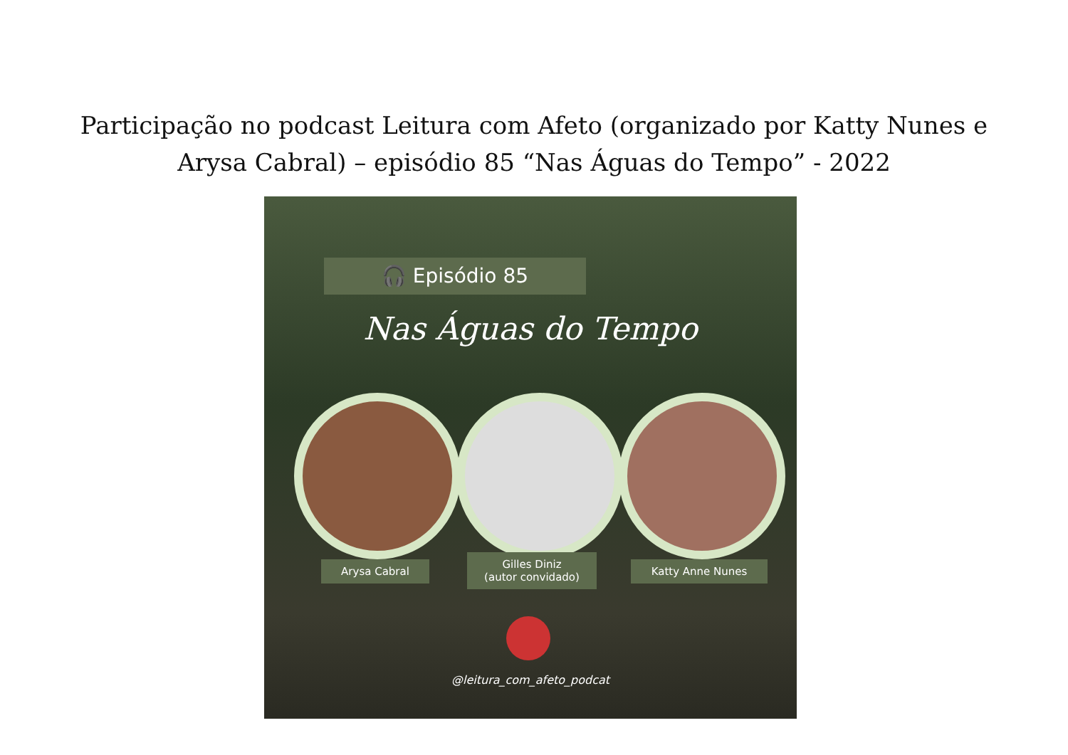Participação no podcast Leitura com Afeto (organizado por Katty Nunes e
Arysa Cabral) – episódio 85 “Nas Águas do Tempo” - 2022
🎧 Episódio 85
Nas Águas do Tempo
Arysa Cabral
Gilles Diniz
(autor convidado)
Katty Anne Nunes
@leitura_com_afeto_podcat